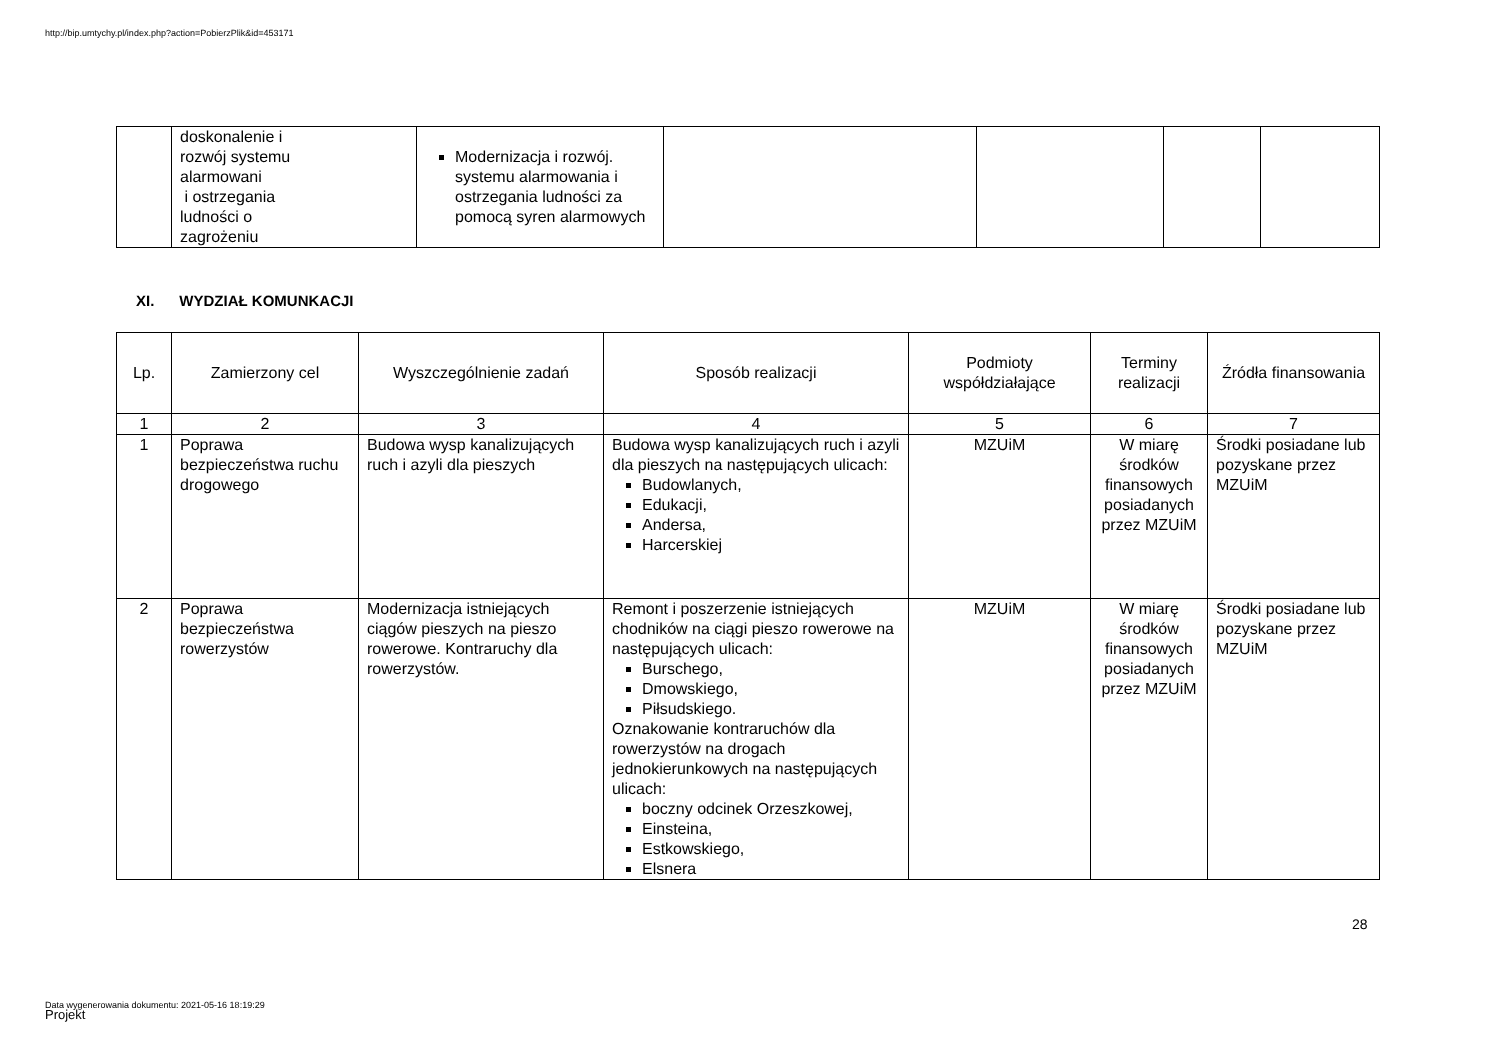http://bip.umtychy.pl/index.php?action=PobierzPlik&id=453171
| | doskonalenie i rozwój systemu alarmowani i ostrzegania ludności o zagrożeniu | Modernizacja i rozwój. systemu alarmowania i ostrzegania ludności za pomocą syren alarmowych | | | | |
XI. WYDZIAŁ KOMUNKACJI
| Lp. | Zamierzony cel | Wyszczególnienie zadań | Sposób realizacji | Podmioty współdziałające | Terminy realizacji | Źródła finansowania |
| --- | --- | --- | --- | --- | --- | --- |
| 1 | 2 | 3 | 4 | 5 | 6 | 7 |
| 1 | Poprawa bezpieczeństwa ruchu drogowego | Budowa wysp kanalizujących ruch i azyli dla pieszych | Budowa wysp kanalizujących ruch i azyli dla pieszych na następujących ulicach: Budowlanych, Edukacji, Andersa, Harcerskiej | MZUiM | W miarę środków finansowych posiadanych przez MZUiM | Środki posiadane lub pozyskane przez MZUiM |
| 2 | Poprawa bezpieczeństwa rowerzystów | Modernizacja istniejących ciągów pieszych na pieszo rowerowe. Kontraruchy dla rowerzystów. | Remont i poszerzenie istniejących chodników na ciągi pieszo rowerowe na następujących ulicach: Burschego, Dmowskiego, Piłsudskiego. Oznakowanie kontraruchów dla rowerzystów na drogach jednokierunkowych na następujących ulicach: boczny odcinek Orzeszkowej, Einsteina, Estkowskiego, Elsnera | MZUiM | W miarę środków finansowych posiadanych przez MZUiM | Środki posiadane lub pozyskane przez MZUiM |
28
Data wygenerowania dokumentu: 2021-05-16 18:19:29
Projekt